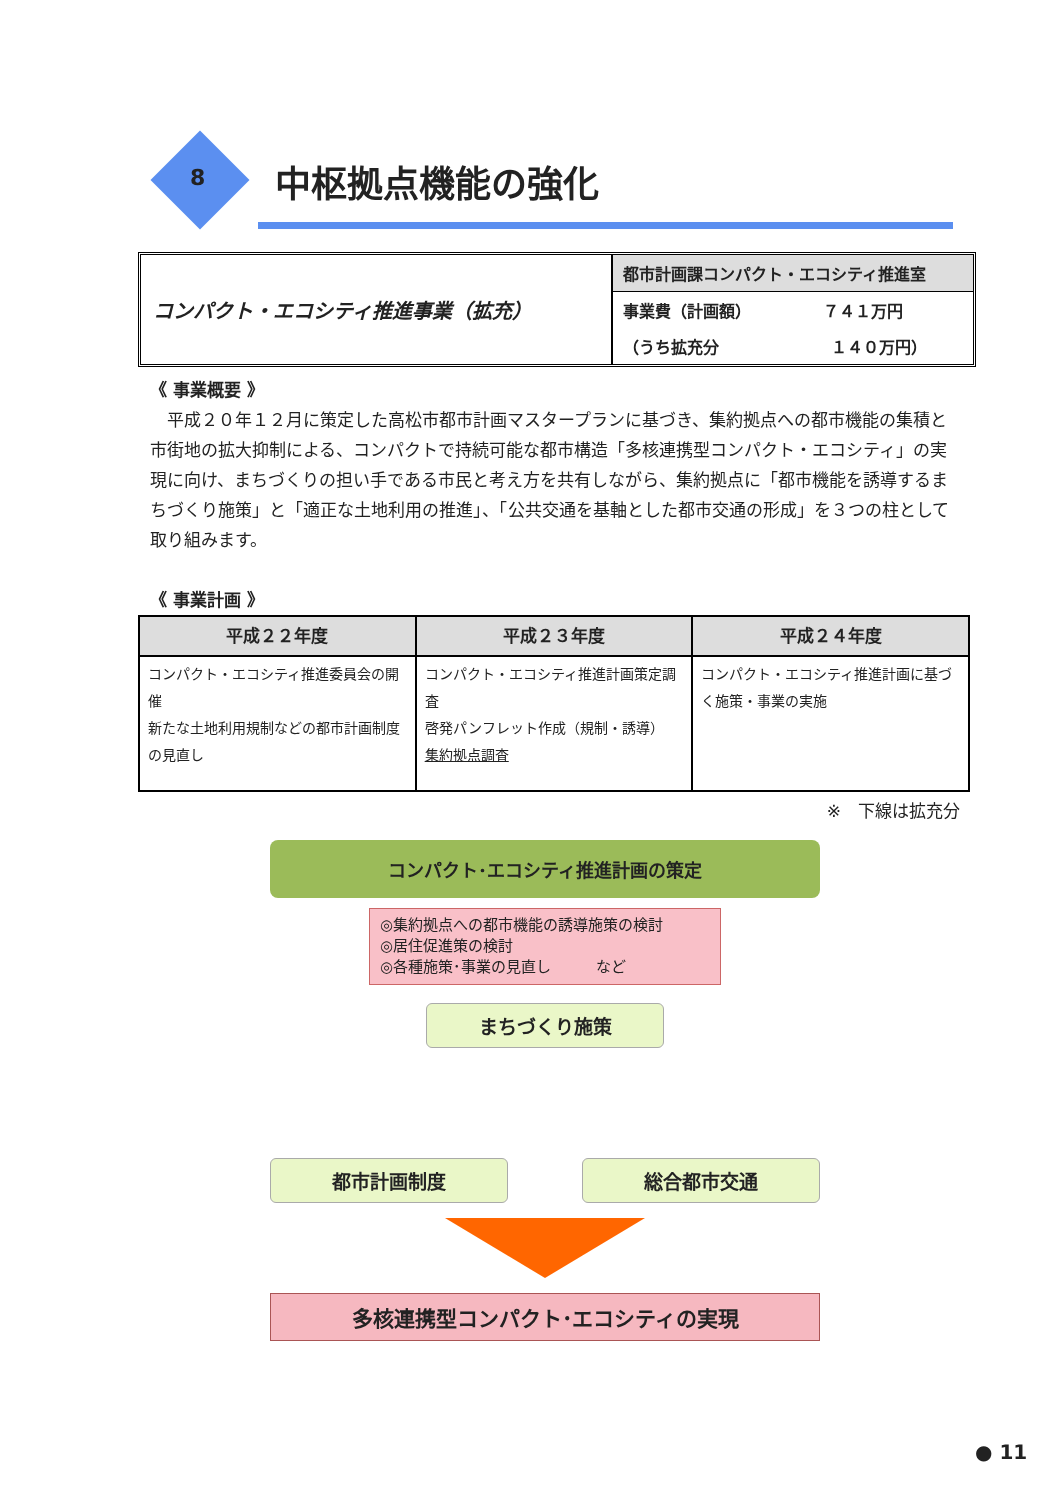8 中枢拠点機能の強化
コンパクト・エコシティ推進事業（拡充）
都市計画課コンパクト・エコシティ推進室
事業費（計画額）　　　　　７４１万円
（うち拡充分　　　　　　　１４０万円）
《 事業概要 》
平成２０年１２月に策定した高松市都市計画マスタープランに基づき、集約拠点への都市機能の集積と市街地の拡大抑制による、コンパクトで持続可能な都市構造「多核連携型コンパクト・エコシティ」の実現に向け、まちづくりの担い手である市民と考え方を共有しながら、集約拠点に「都市機能を誘導するまちづくり施策」と「適正な土地利用の推進」、「公共交通を基軸とした都市交通の形成」を３つの柱として取り組みます。
《 事業計画 》
| 平成２２年度 | 平成２３年度 | 平成２４年度 |
| --- | --- | --- |
| コンパクト・エコシティ推進委員会の開催 新たな土地利用規制などの都市計画制度の見直し | コンパクト・エコシティ推進計画策定調査 啓発パンフレット作成（規制・誘導） 集約拠点調査 | コンパクト・エコシティ推進計画に基づく施策・事業の実施 |
※　下線は拡充分
コンパクト･エコシティ推進計画の策定
◎集約拠点への都市機能の誘導施策の検討
◎居住促進策の検討
◎各種施策･事業の見直し　　　など
まちづくり施策
都市計画制度 総合都市交通
多核連携型コンパクト･エコシティの実現
● 11